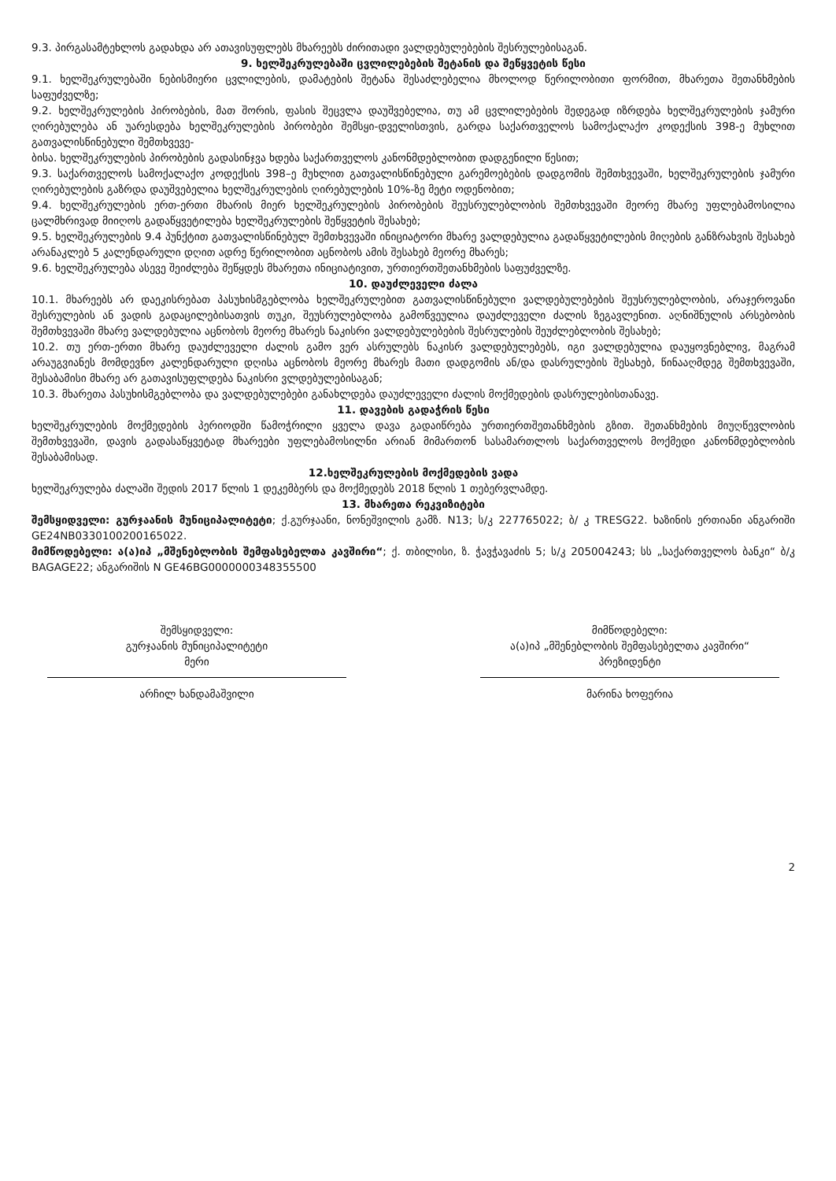9.3. პირგასამტეხლოს გადახდა არ ათავისუფლებს მხარეებს ძირითადი ვალდებულებების შესრულებისაგან.
9. ხელშეკრულებაში ცვლილებების შეტანის და შეწყვეტის წესი
9.1. ხელშეკრულებაში ნებისმიერი ცვლილების, დამატების შეტანა შესაძლებელია მხოლოდ წერილობითი ფორმით, მხარეთა შეთანხმების საფუძველზე;
9.2. ხელშეკრულების პირობების, მათ შორის, ფასის შეცვლა დაუშვებელია, თუ ამ ცვლილებების შედეგად იზრდება ხელშეკრულების ჯამური ღირებულება ან უარესდება ხელშეკრულების პირობები შემსყი-დველისთვის, გარდა საქართველოს სამოქალაქო კოდექსის 398-ე მუხლით გათვალისწინებული შემთხვევე-
ბისა. ხელშეკრულების პირობების გადასინჯვა ხდება საქართველოს კანონმდებლობით დადგენილი წესით;
9.3. საქართველოს სამოქალაქო კოდექსის 398–ე მუხლით გათვალისწინებული გარემოებების დადგომის შემთხვევაში, ხელშეკრულების ჯამური ღირებულების გაზრდა დაუშვებელია ხელშეკრულების ღირებულების 10%-ზე მეტი ოდენობით;
9.4. ხელშეკრულების ერთ-ერთი მხარის მიერ ხელშეკრულების პირობების შეუსრულებლობის შემთხვევაში მეორე მხარე უფლებამოსილია ცალმხრივად მიიღოს გადაწყვეტილება ხელშეკრულების შეწყვეტის შესახებ;
9.5. ხელშეკრულების 9.4 პუნქტით გათვალისწინებულ შემთხვევაში ინიციატორი მხარე ვალდებულია გადაწყვეტილების მიღების განზრახვის შესახებ არანაკლებ 5 კალენდარული დღით ადრე წერილობით აცნობოს ამის შესახებ მეორე მხარეს;
9.6. ხელშეკრულება ასევე შეიძლება შეწყდეს მხარეთა ინიციატივით, ურთიერთშეთანხმების საფუძველზე.
10. დაუძლეველი ძალა
10.1. მხარეებს არ დაეკისრებათ პასუხისმგებლობა ხელშეკრულებით გათვალისწინებული ვალდებულებების შეუსრულებლობის, არაჯეროვანი შესრულების ან ვადის გადაცილებისათვის თუკი, შეუსრულებლობა გამოწვეულია დაუძლეველი ძალის ზეგავლენით. აღნიშნულის არსებობის შემთხვევაში მხარე ვალდებულია აცნობოს მეორე მხარეს ნაკისრი ვალდებულებების შესრულების შეუძლებლობის შესახებ;
10.2. თუ ერთ-ერთი მხარე დაუძლეველი ძალის გამო ვერ ასრულებს ნაკისრ ვალდებულებებს, იგი ვალდებულია დაუყოვნებლივ, მაგრამ არაუგვიანეს მომდევნო კალენდარული დღისა აცნობოს მეორე მხარეს მათი დადგომის ან/და დასრულების შესახებ, წინააღმდეგ შემთხვევაში, შესაბამისი მხარე არ გათავისუფლდება ნაკისრი ვლდებულებისაგან;
10.3. მხარეთა პასუხისმგებლობა და ვალდებულებები განახლდება დაუძლეველი ძალის მოქმედების დასრულებისთანავე.
11. დავების გადაჭრის წესი
ხელშეკრულების მოქმედების პერიოდში წამოჭრილი ყველა დავა გადაიწრება ურთიერთშეთანხმების გზით. შეთანხმების მიუღწევლობის შემთხვევაში, დავის გადასაწყვეტად მხარეები უფლებამოსილნი არიან მიმართონ სასამართლოს საქართველოს მოქმედი კანონმდებლობის შესაბამისად.
12.ხელშეკრულების მოქმედების ვადა
ხელშეკრულება ძალაში შედის 2017 წლის 1 დეკემბერს და მოქმედებს 2018 წლის 1 თებერვლამდე.
13. მხარეთა რეკვიზიტები
შემსყიდველი: გურჯაანის მუნიციპალიტეტი; ქ.გურჯაანი, ნონეშვილის გამზ. N13; ს/კ 227765022; ბ/ კ TRESG22. ხაზინის ერთიანი ანგარიში GE24NB0330100200165022.
მიმწოდებელი: ა(ა)იპ „მშენებლობის შემფასებელთა კავშირი“; ქ. თბილისი, ზ. ჭავჭავაძის 5; ს/კ 205004243; სს „საქართველოს ბანკი“ ბ/კ BAGAGE22; ანგარიშის N GE46BG0000000348355500
შემსყიდველი:
გურჯაანის მუნიციპალიტეტი
მერი
არჩილ ხანდამაშვილი
მიმწოდებელი:
ა(ა)იპ „მშენებლობის შემფასებელთა კავშირი“
პრეზიდენტი
მარინა ხოფერია
2